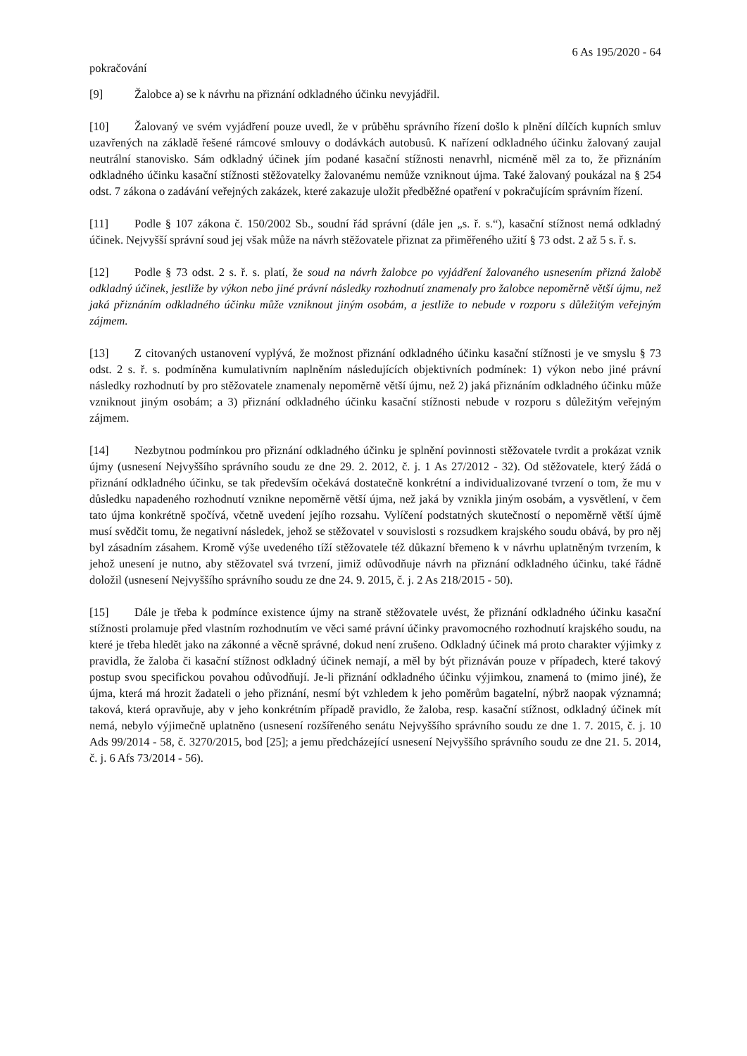6 As 195/2020 - 64
pokračování
[9] Žalobce a) se k návrhu na přiznání odkladného účinku nevyjádřil.
[10] Žalovaný ve svém vyjádření pouze uvedl, že v průběhu správního řízení došlo k plnění dílčích kupních smluv uzavřených na základě řešené rámcové smlouvy o dodávkách autobusů. K nařízení odkladného účinku žalovaný zaujal neutrální stanovisko. Sám odkladný účinek jím podané kasační stížnosti nenavrhl, nicméně měl za to, že přiznáním odkladného účinku kasační stížnosti stěžovatelky žalovanému nemůže vzniknout újma. Také žalovaný poukázal na § 254 odst. 7 zákona o zadávání veřejných zakázek, které zakazuje uložit předběžné opatření v pokračujícím správním řízení.
[11] Podle § 107 zákona č. 150/2002 Sb., soudní řád správní (dále jen „s. ř. s.“), kasační stížnost nemá odkladný účinek. Nejvyšší správní soud jej však může na návrh stěžovatele přiznat za přiměřeného užití § 73 odst. 2 až 5 s. ř. s.
[12] Podle § 73 odst. 2 s. ř. s. platí, že soud na návrh žalobce po vyjádření žalovaného usnesením přizná žalobě odkladný účinek, jestliže by výkon nebo jiné právní následky rozhodnutí znamenaly pro žalobce nepoměrně větší újmu, než jaká přiznáním odkladného účinku může vzniknout jiným osobám, a jestliže to nebude v rozporu s důležitým veřejným zájmem.
[13] Z citovaných ustanovení vyplývá, že možnost přiznání odkladného účinku kasační stížnosti je ve smyslu § 73 odst. 2 s. ř. s. podmíněna kumulativním naplněním následujících objektivních podmínek: 1) výkon nebo jiné právní následky rozhodnutí by pro stěžovatele znamenaly nepoměrně větší újmu, než 2) jaká přiznáním odkladného účinku může vzniknout jiným osobám; a 3) přiznání odkladného účinku kasační stížnosti nebude v rozporu s důležitým veřejným zájmem.
[14] Nezbytnou podmínkou pro přiznání odkladného účinku je splnění povinnosti stěžovatele tvrdit a prokázat vznik újmy (usnesení Nejvyššího správního soudu ze dne 29. 2. 2012, č. j. 1 As 27/2012 - 32). Od stěžovatele, který žádá o přiznání odkladného účinku, se tak především očekává dostatečně konkrétní a individualizované tvrzení o tom, že mu v důsledku napadeného rozhodnutí vznikne nepoměrně větší újma, než jaká by vznikla jiným osobám, a vysvětlení, v čem tato újma konkrétně spočívá, včetně uvedení jejího rozsahu. Vylíčení podstatných skutečností o nepoměrně větší újmě musí svědčit tomu, že negativní následek, jehož se stěžovatel v souvislosti s rozsudkem krajského soudu obává, by pro něj byl zásadním zásahem. Kromě výše uvedeného tíží stěžovatele též důkazní břemeno k v návrhu uplatněným tvrzením, k jehož unesení je nutno, aby stěžovatel svá tvrzení, jimiž odůvodňuje návrh na přiznání odkladného účinku, také řádně doložil (usnesení Nejvyššího správního soudu ze dne 24. 9. 2015, č. j. 2 As 218/2015 - 50).
[15] Dále je třeba k podmínce existence újmy na straně stěžovatele uvést, že přiznání odkladného účinku kasační stížnosti prolamuje před vlastním rozhodnutím ve věci samé právní účinky pravomocného rozhodnutí krajského soudu, na které je třeba hledět jako na zákonné a věcně správné, dokud není zrušeno. Odkladný účinek má proto charakter výjimky z pravidla, že žaloba či kasační stížnost odkladný účinek nemají, a měl by být přiznáván pouze v případech, které takový postup svou specifickou povahou odůvodňují. Je-li přiznání odkladného účinku výjimkou, znamená to (mimo jiné), že újma, která má hrozit žadateli o jeho přiznání, nesmí být vzhledem k jeho poměrům bagatelní, nýbrž naopak významná; taková, která opravňuje, aby v jeho konkrétním případě pravidlo, že žaloba, resp. kasační stížnost, odkladný účinek mít nemá, nebylo výjimečně uplatněno (usnesení rozšířeného senátu Nejvyššího správního soudu ze dne 1. 7. 2015, č. j. 10 Ads 99/2014 - 58, č. 3270/2015, bod [25]; a jemu předcházející usnesení Nejvyššího správního soudu ze dne 21. 5. 2014, č. j. 6 Afs 73/2014 - 56).